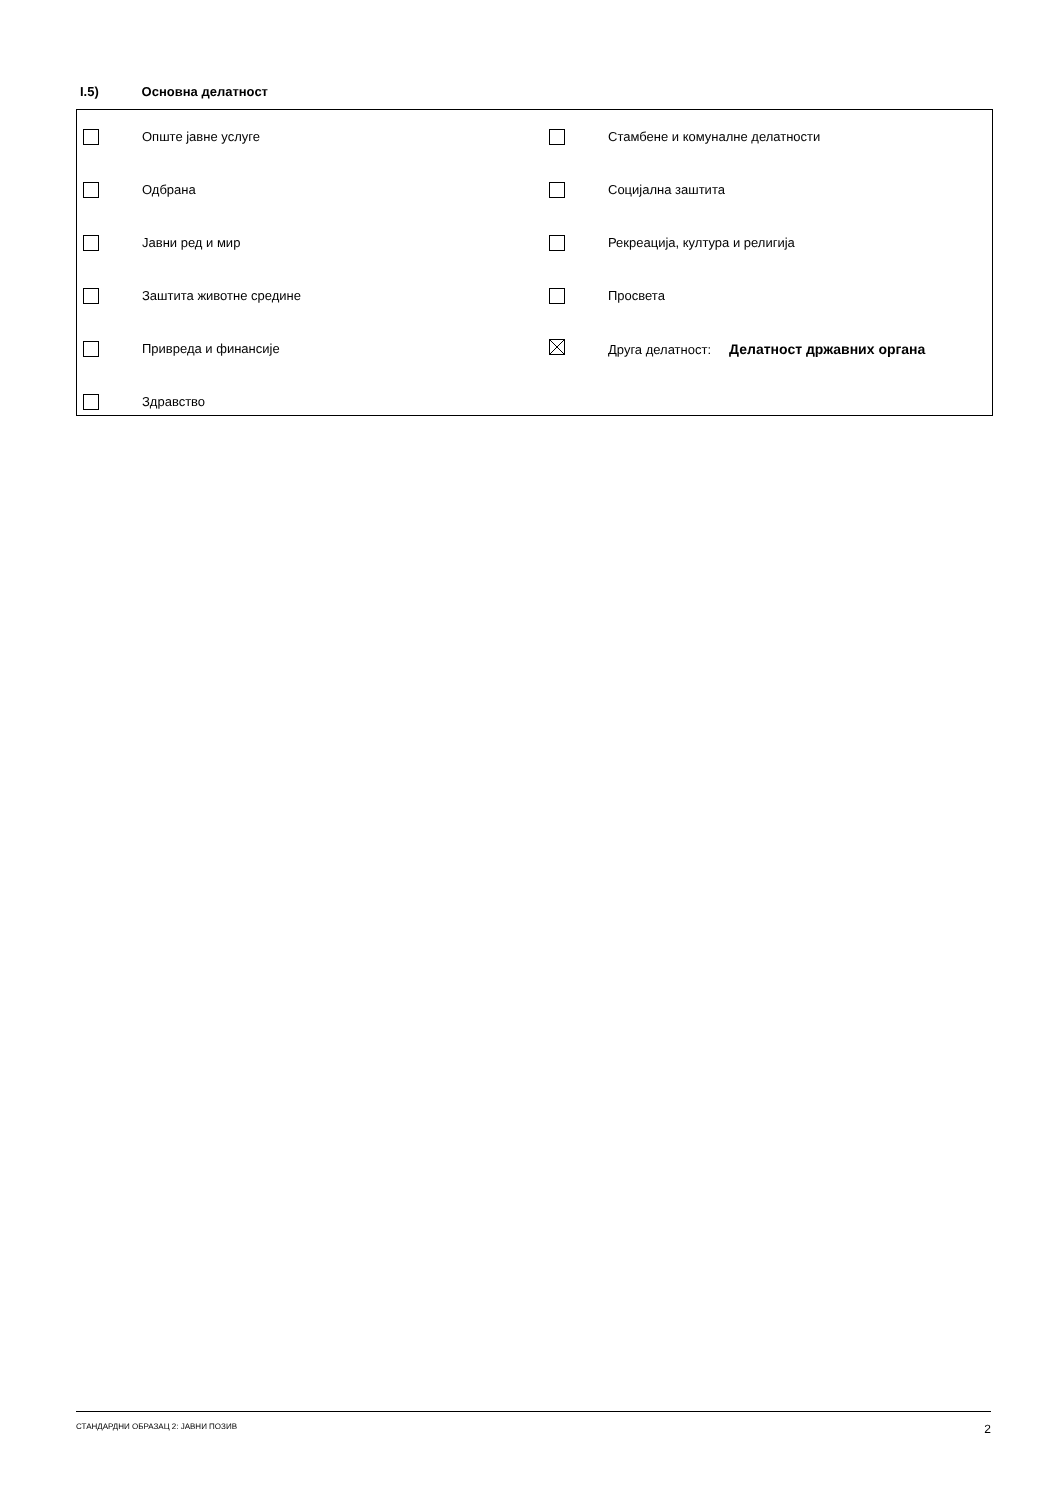I.5) Основна делатност
| | Опште јавне услуге | | Стамбене и комуналне делатности |
| | Одбрана | | Социјална заштита |
| | Јавни ред и мир | | Рекреација, култура и религија |
| | Заштита животне средине | | Просвета |
| | Привреда и финансије | | Друга делатност: Делатност државних органа |
| | Здравство | | |
СТАНДАРДНИ ОБРАЗАЦ 2: ЈАВНИ ПОЗИВ 2